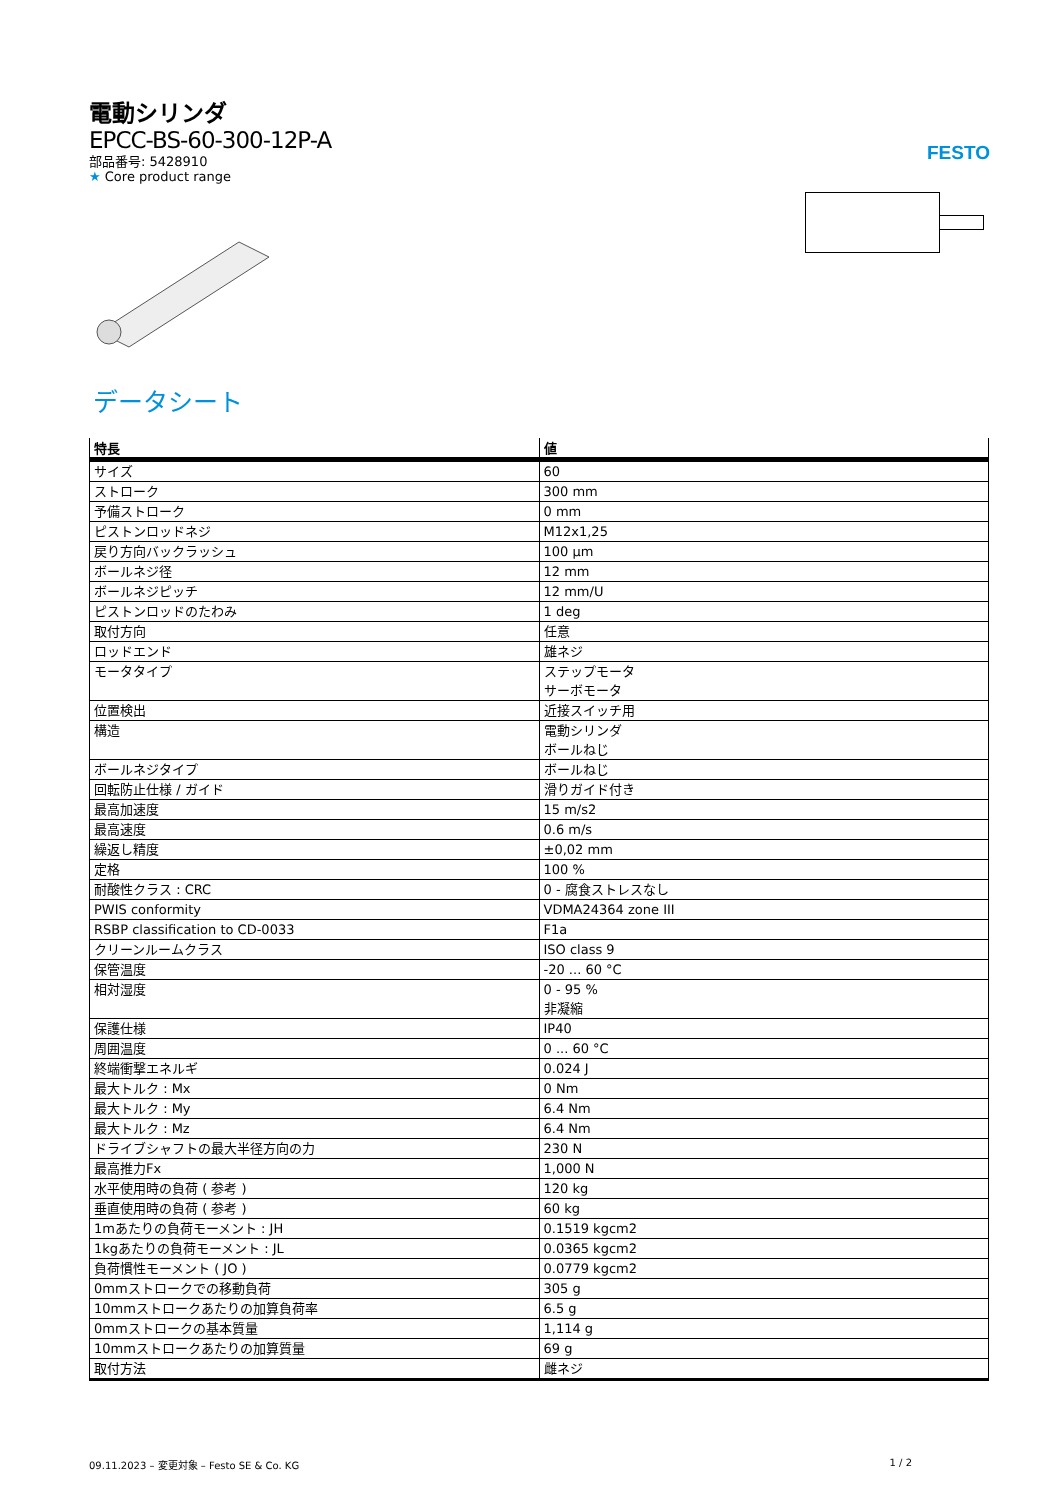FESTO
電動シリンダ
EPCC-BS-60-300-12P-A
部品番号: 5428910
★ Core product range
データシート
| 特長 | 値 |
| --- | --- |
| サイズ | 60 |
| ストローク | 300 mm |
| 予備ストローク | 0 mm |
| ピストンロッドネジ | M12x1,25 |
| 戻り方向バックラッシュ | 100 µm |
| ボールネジ径 | 12 mm |
| ボールネジピッチ | 12 mm/U |
| ピストンロッドのたわみ | 1 deg |
| 取付方向 | 任意 |
| ロッドエンド | 雄ネジ |
| モータタイプ | ステップモータ サーボモータ |
| 位置検出 | 近接スイッチ用 |
| 構造 | 電動シリンダ ボールねじ |
| ボールネジタイプ | ボールねじ |
| 回転防止仕様 / ガイド | 滑りガイド付き |
| 最高加速度 | 15 m/s2 |
| 最高速度 | 0.6 m/s |
| 繰返し精度 | ±0,02 mm |
| 定格 | 100 % |
| 耐酸性クラス : CRC | 0 - 腐食ストレスなし |
| PWIS conformity | VDMA24364 zone III |
| RSBP classification to CD-0033 | F1a |
| クリーンルームクラス | ISO class 9 |
| 保管温度 | -20 ... 60 °C |
| 相対湿度 | 0 - 95 % 非凝縮 |
| 保護仕様 | IP40 |
| 周囲温度 | 0 ... 60 °C |
| 終端衝撃エネルギ | 0.024 J |
| 最大トルク : Mx | 0 Nm |
| 最大トルク : My | 6.4 Nm |
| 最大トルク : Mz | 6.4 Nm |
| ドライブシャフトの最大半径方向の力 | 230 N |
| 最高推力Fx | 1,000 N |
| 水平使用時の負荷 ( 参考 ) | 120 kg |
| 垂直使用時の負荷 ( 参考 ) | 60 kg |
| 1mあたりの負荷モーメント : JH | 0.1519 kgcm2 |
| 1kgあたりの負荷モーメント : JL | 0.0365 kgcm2 |
| 負荷慣性モーメント ( JO ) | 0.0779 kgcm2 |
| 0mmストロークでの移動負荷 | 305 g |
| 10mmストロークあたりの加算負荷率 | 6.5 g |
| 0mmストロークの基本質量 | 1,114 g |
| 10mmストロークあたりの加算質量 | 69 g |
| 取付方法 | 雌ネジ |
09.11.2023 – 変更対象 – Festo SE & Co. KG 1 / 2